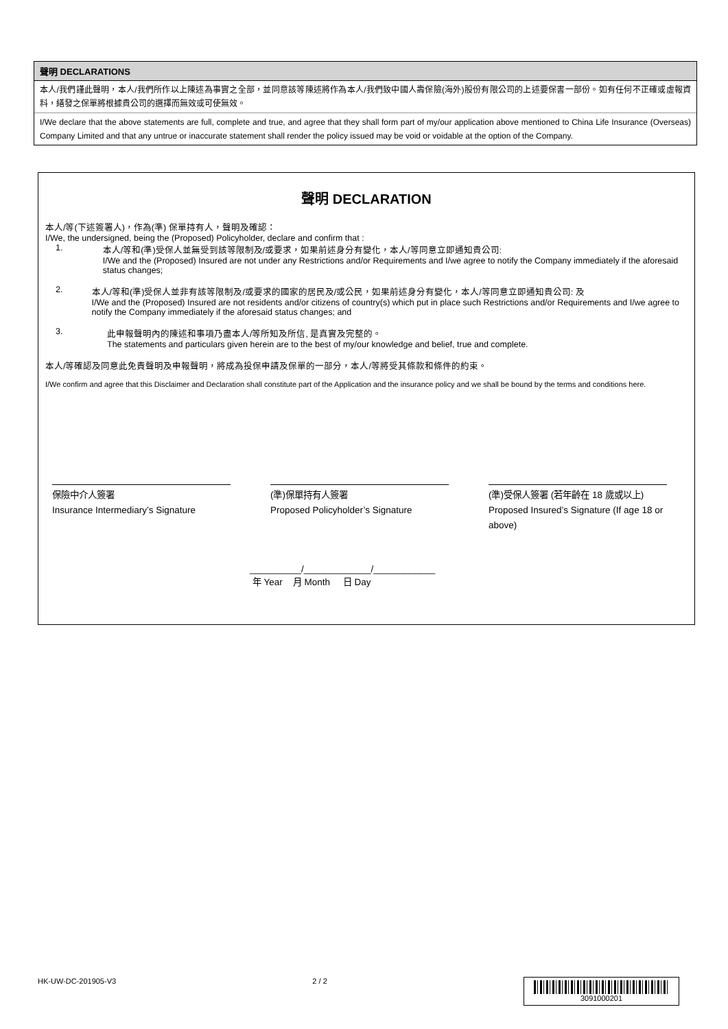聲明 DECLARATIONS
本人/我們謹此聲明，本人/我們所作以上陳述為事實之全部，並同意該等陳述將作為本人/我們致中國人壽保險(海外)股份有限公司的上述要保書一部份。如有任何不正確或虛報資料，繕發之保單將根據貴公司的選擇而無效或可使無效。
I/We declare that the above statements are full, complete and true, and agree that they shall form part of my/our application above mentioned to China Life Insurance (Overseas) Company Limited and that any untrue or inaccurate statement shall render the policy issued may be void or voidable at the option of the Company.
聲明 DECLARATION
本人/等(下述簽署人)，作為(準) 保單持有人，聲明及確認：
I/We, the undersigned, being the (Proposed) Policyholder, declare and confirm that :
1. 本人/等和(準)受保人並無受到該等限制及/或要求，如果前述身分有變化，本人/等同意立即通知貴公司:
I/We and the (Proposed) Insured are not under any Restrictions and/or Requirements and I/we agree to notify the Company immediately if the aforesaid status changes;
2. 本人/等和(準)受保人並非有該等限制及/或要求的國家的居民及/或公民，如果前述身分有變化，本人/等同意立即通知貴公司: 及
I/We and the (Proposed) Insured are not residents and/or citizens of country(s) which put in place such Restrictions and/or Requirements and I/we agree to notify the Company immediately if the aforesaid status changes; and
3. 此申報聲明內的陳述和事項乃盡本人/等所知及所信, 是真實及完整的。
The statements and particulars given herein are to the best of my/our knowledge and belief, true and complete.
本人/等確認及同意此免責聲明及申報聲明，將成為投保申請及保單的一部分，本人/等將受其條款和條件的約束。
I/We confirm and agree that this Disclaimer and Declaration shall constitute part of the Application and the insurance policy and we shall be bound by the terms and conditions here.
保險中介人簽署
Insurance Intermediary’s Signature
(準)保單持有人簽署
Proposed Policyholder’s Signature
(準)受保人簽署 (若年齡在 18 歲或以上)
Proposed Insured’s Signature (If age 18 or above)
__________/_____________/____________
年 Year 月 Month 日 Day
HK-UW-DC-201905-V3 2 / 2
3091000201